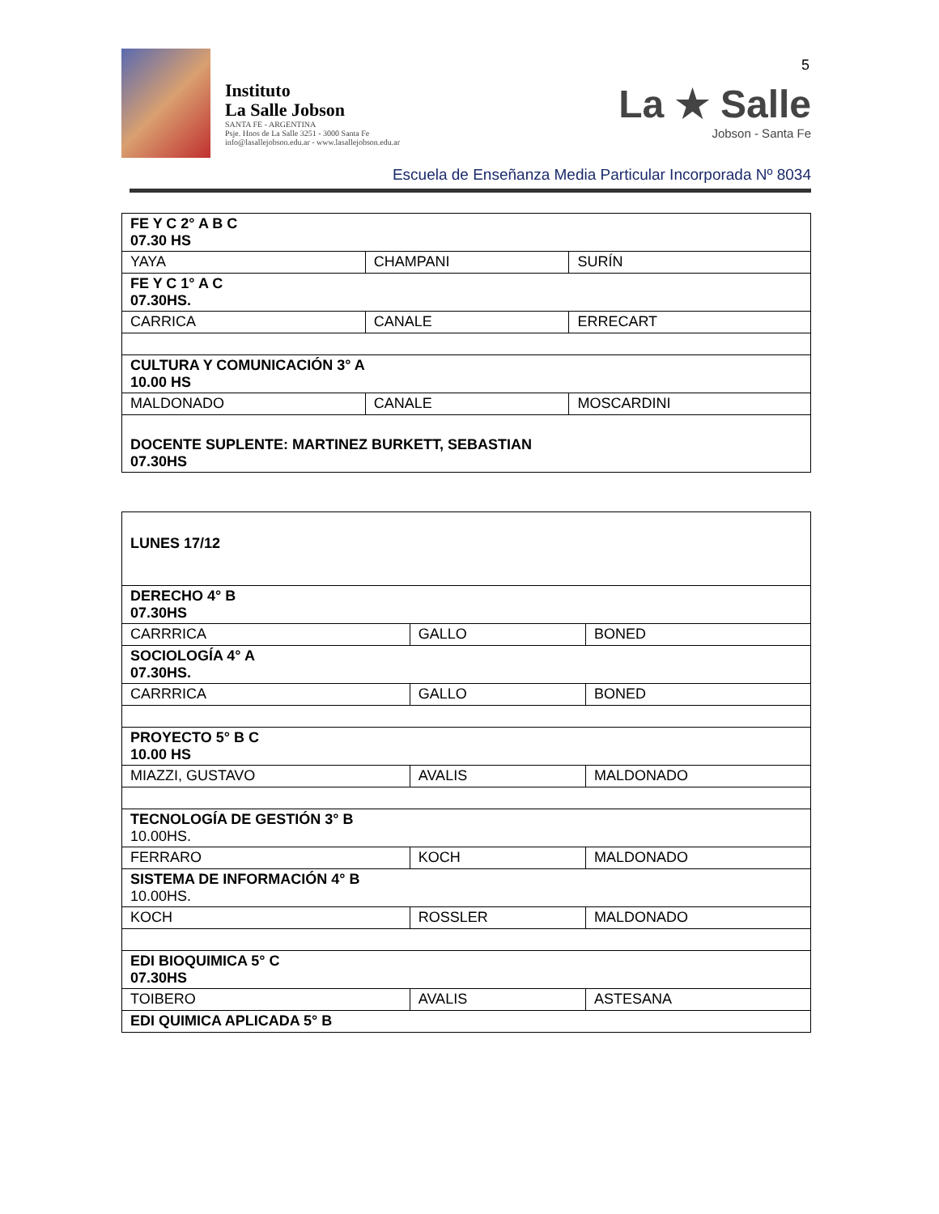5
Instituto
La Salle Jobson
SANTA FE - ARGENTINA
Psje. Hnos de La Salle 3251 - 3000 Santa Fe
info@lasallejobson.edu.ar - www.lasallejobson.edu.ar
La ★ Salle
Jobson - Santa Fe
Escuela de Enseñanza Media Particular Incorporada Nº 8034
| FE Y C 2° A B C 07.30 HS | | |
| YAYA | CHAMPANI | SURÍN |
| FE Y C 1° A C 07.30HS. | | |
| CARRICA | CANALE | ERRECART |
| CULTURA Y COMUNICACIÓN 3° A 10.00 HS | | |
| MALDONADO | CANALE | MOSCARDINI |
| DOCENTE SUPLENTE: MARTINEZ BURKETT, SEBASTIAN 07.30HS | | |
| LUNES 17/12 | | |
| DERECHO 4° B 07.30HS | | |
| CARRRICA | GALLO | BONED |
| SOCIOLOGÍA 4° A 07.30HS. | | |
| CARRRICA | GALLO | BONED |
| PROYECTO 5° B C 10.00 HS | | |
| MIAZZI, GUSTAVO | AVALIS | MALDONADO |
| TECNOLOGÍA DE GESTIÓN 3° B 10.00HS. | | |
| FERRARO | KOCH | MALDONADO |
| SISTEMA DE INFORMACIÓN 4° B 10.00HS. | | |
| KOCH | ROSSLER | MALDONADO |
| EDI BIOQUIMICA 5° C 07.30HS | | |
| TOIBERO | AVALIS | ASTESANA |
| EDI QUIMICA APLICADA 5° B | | |